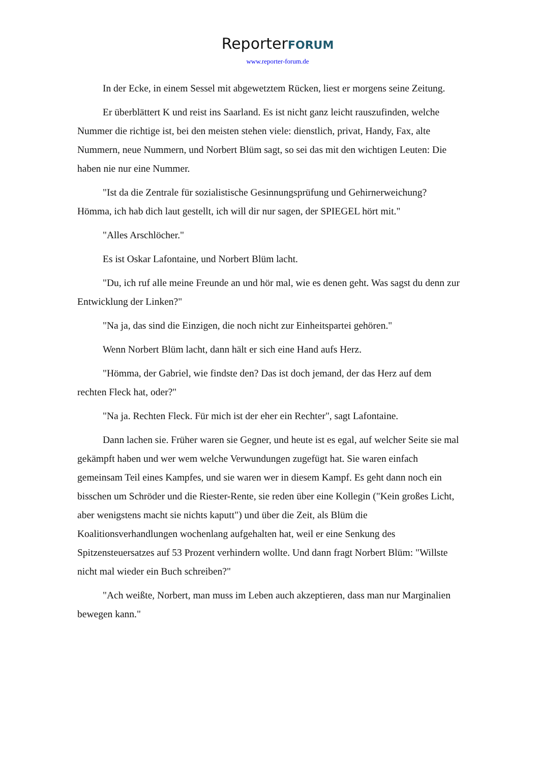ReporterFORUM
www.reporter-forum.de
In der Ecke, in einem Sessel mit abgewetztem Rücken, liest er morgens seine Zeitung.
Er überblättert K und reist ins Saarland. Es ist nicht ganz leicht rauszufinden, welche Nummer die richtige ist, bei den meisten stehen viele: dienstlich, privat, Handy, Fax, alte Nummern, neue Nummern, und Norbert Blüm sagt, so sei das mit den wichtigen Leuten: Die haben nie nur eine Nummer.
"Ist da die Zentrale für sozialistische Gesinnungsprüfung und Gehirnerweichung? Hömma, ich hab dich laut gestellt, ich will dir nur sagen, der SPIEGEL hört mit."
"Alles Arschlöcher."
Es ist Oskar Lafontaine, und Norbert Blüm lacht.
"Du, ich ruf alle meine Freunde an und hör mal, wie es denen geht. Was sagst du denn zur Entwicklung der Linken?"
"Na ja, das sind die Einzigen, die noch nicht zur Einheitspartei gehören."
Wenn Norbert Blüm lacht, dann hält er sich eine Hand aufs Herz.
"Hömma, der Gabriel, wie findste den? Das ist doch jemand, der das Herz auf dem rechten Fleck hat, oder?"
"Na ja. Rechten Fleck. Für mich ist der eher ein Rechter", sagt Lafontaine.
Dann lachen sie. Früher waren sie Gegner, und heute ist es egal, auf welcher Seite sie mal gekämpft haben und wer wem welche Verwundungen zugefügt hat. Sie waren einfach gemeinsam Teil eines Kampfes, und sie waren wer in diesem Kampf. Es geht dann noch ein bisschen um Schröder und die Riester-Rente, sie reden über eine Kollegin ("Kein großes Licht, aber wenigstens macht sie nichts kaputt") und über die Zeit, als Blüm die Koalitionsverhandlungen wochenlang aufgehalten hat, weil er eine Senkung des Spitzensteuersatzes auf 53 Prozent verhindern wollte. Und dann fragt Norbert Blüm: "Willste nicht mal wieder ein Buch schreiben?"
"Ach weißte, Norbert, man muss im Leben auch akzeptieren, dass man nur Marginalien bewegen kann."